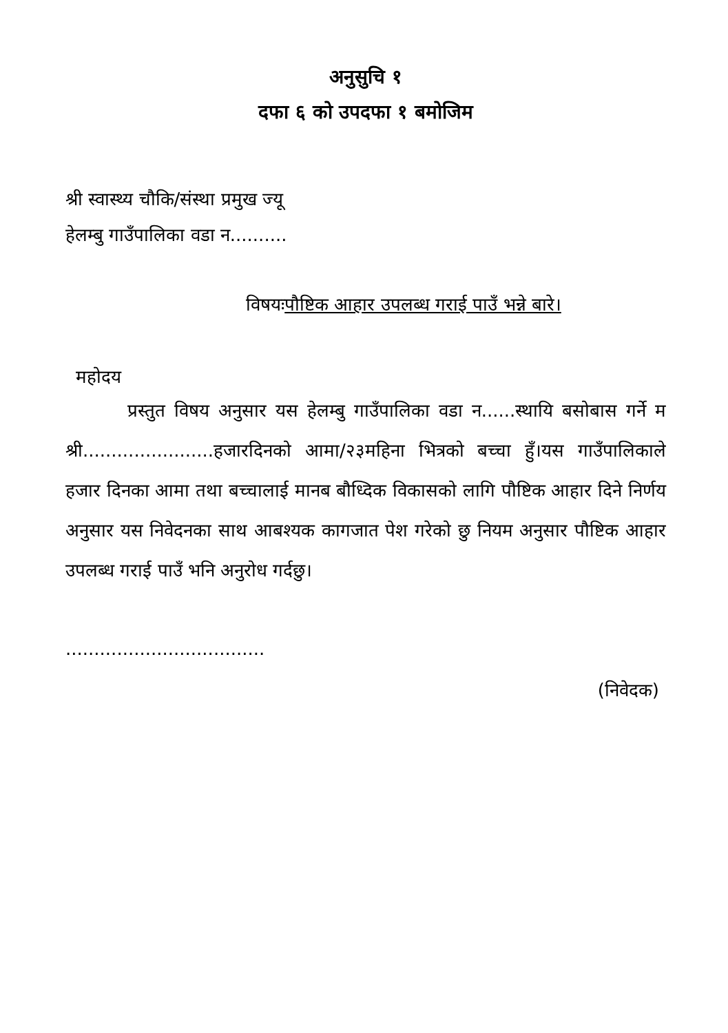अनुसुचि १
दफा ६ को उपदफा १ बमोजिम
श्री स्वास्थ्य चौकि/संस्था प्रमुख ज्यू
हेलम्बु गाउँपालिका वडा न..........
विषयःपौष्टिक आहार उपलब्ध गराई पाउँ भन्ने बारे।
महोदय
प्रस्तुत विषय अनुसार यस हेलम्बु गाउँपालिका वडा न......स्थायि बसोबास गर्ने म श्री.......................हजारदिनको आमा/२३महिना भित्रको बच्चा हुँ।यस गाउँपालिकाले हजार दिनका आमा तथा बच्चालाई मानब बौध्दिक विकासको लागि पौष्टिक आहार दिने निर्णय अनुसार यस निवेदनका साथ आबश्यक कागजात पेश गरेको छु नियम अनुसार पौष्टिक आहार उपलब्ध गराई पाउँ भनि अनुरोध गर्दछु।
...................................
(निवेदक)